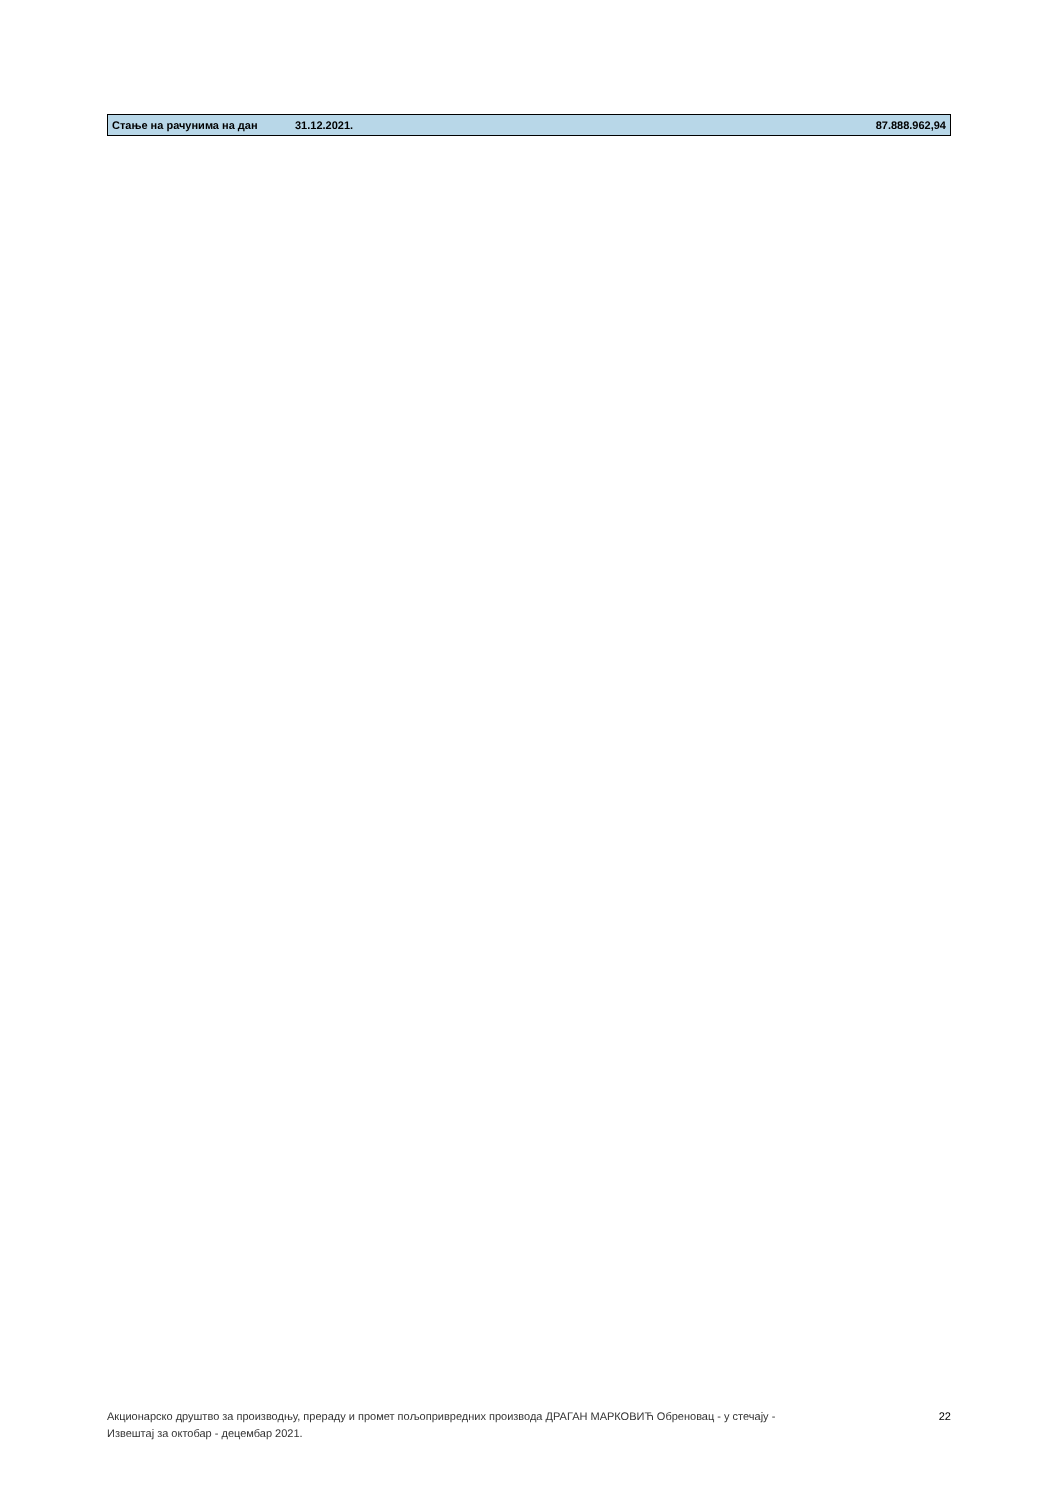| Стање на рачунима на дан | 31.12.2021. | 87.888.962,94 |
Акционарско друштво за производњу, прераду и промет пољопривредних производа ДРАГАН МАРКОВИЋ Обреновац - у стечају -
Извештај за октобар - децембар 2021.
22